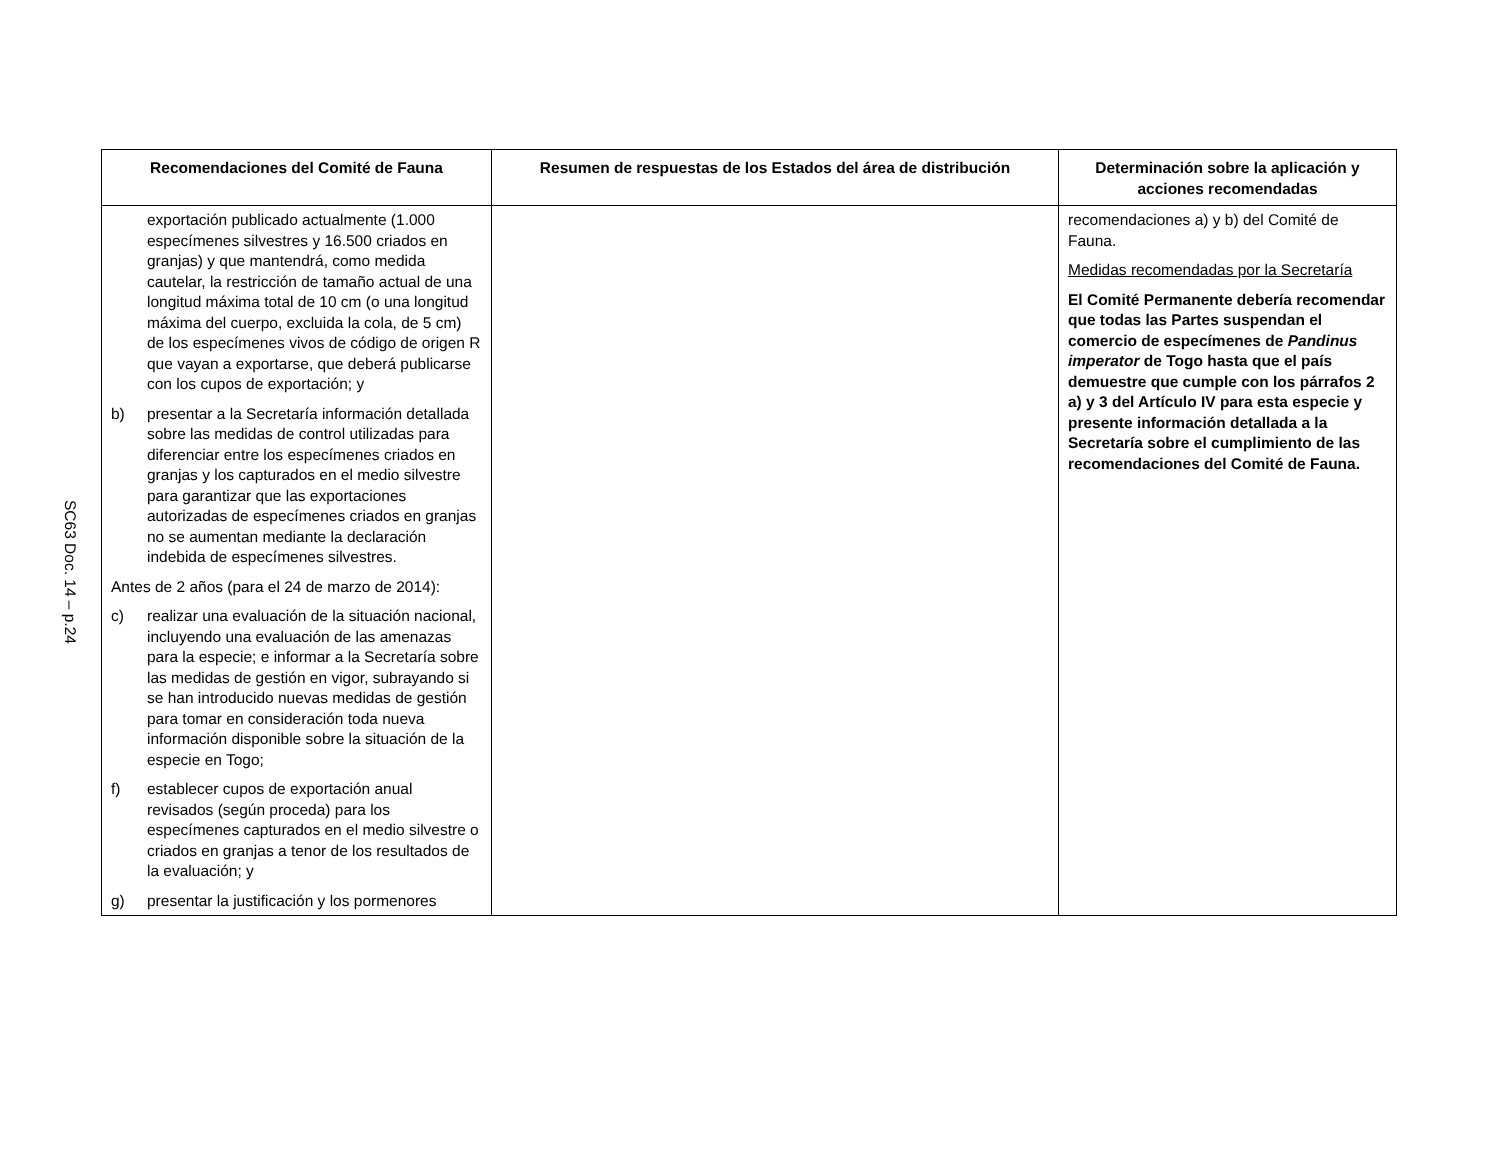SC63 Doc. 14 – p.24
| Recomendaciones del Comité de Fauna | Resumen de respuestas de los Estados del área de distribución | Determinación sobre la aplicación y acciones recomendadas |
| --- | --- | --- |
| exportación publicado actualmente (1.000 especímenes silvestres y 16.500 criados en granjas) y que mantendrá, como medida cautelar, la restricción de tamaño actual de una longitud máxima total de 10 cm (o una longitud máxima del cuerpo, excluida la cola, de 5 cm) de los especímenes vivos de código de origen R que vayan a exportarse, que deberá publicarse con los cupos de exportación; y b) presentar a la Secretaría información detallada sobre las medidas de control utilizadas para diferenciar entre los especímenes criados en granjas y los capturados en el medio silvestre para garantizar que las exportaciones autorizadas de especímenes criados en granjas no se aumentan mediante la declaración indebida de especímenes silvestres. Antes de 2 años (para el 24 de marzo de 2014): c) realizar una evaluación de la situación nacional, incluyendo una evaluación de las amenazas para la especie; e informar a la Secretaría sobre las medidas de gestión en vigor, subrayando si se han introducido nuevas medidas de gestión para tomar en consideración toda nueva información disponible sobre la situación de la especie en Togo; f) establecer cupos de exportación anual revisados (según proceda) para los especímenes capturados en el medio silvestre o criados en granjas a tenor de los resultados de la evaluación; y g) presentar la justificación y los pormenores | | recomendaciones a) y b) del Comité de Fauna. Medidas recomendadas por la Secretaría El Comité Permanente debería recomendar que todas las Partes suspendan el comercio de especímenes de Pandinus imperator de Togo hasta que el país demuestre que cumple con los párrafos 2 a) y 3 del Artículo IV para esta especie y presente información detallada a la Secretaría sobre el cumplimiento de las recomendaciones del Comité de Fauna. |